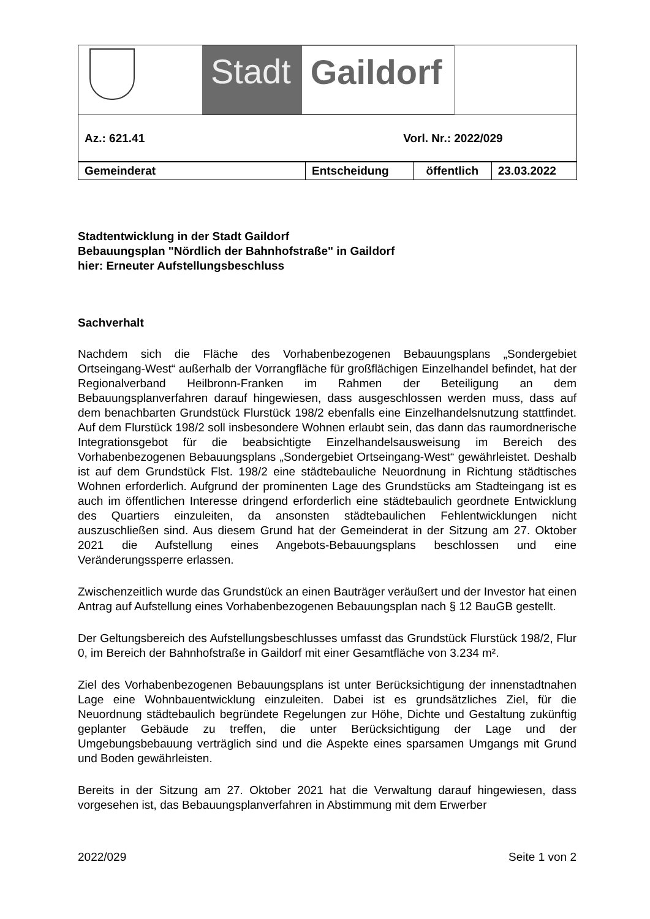Stadt Gaildorf
Az.: 621.41 Vorl. Nr.: 2022/029
| Gemeinderat | Entscheidung | öffentlich | 23.03.2022 |
Stadtentwicklung in der Stadt Gaildorf
Bebauungsplan "Nördlich der Bahnhofstraße" in Gaildorf
hier: Erneuter Aufstellungsbeschluss
Sachverhalt
Nachdem sich die Fläche des Vorhabenbezogenen Bebauungsplans „Sondergebiet Ortseingang-West“ außerhalb der Vorrangfläche für großflächigen Einzelhandel befindet, hat der Regionalverband Heilbronn-Franken im Rahmen der Beteiligung an dem Bebauungsplanverfahren darauf hingewiesen, dass ausgeschlossen werden muss, dass auf dem benachbarten Grundstück Flurstück 198/2 ebenfalls eine Einzelhandelsnutzung stattfindet. Auf dem Flurstück 198/2 soll insbesondere Wohnen erlaubt sein, das dann das raumordnerische Integrationsgebot für die beabsichtigte Einzelhandelsausweisung im Bereich des Vorhabenbezogenen Bebauungsplans „Sondergebiet Ortseingang-West“ gewährleistet. Deshalb ist auf dem Grundstück Flst. 198/2 eine städtebauliche Neuordnung in Richtung städtisches Wohnen erforderlich. Aufgrund der prominenten Lage des Grundstücks am Stadteingang ist es auch im öffentlichen Interesse dringend erforderlich eine städtebaulich geordnete Entwicklung des Quartiers einzuleiten, da ansonsten städtebaulichen Fehlentwicklungen nicht auszuschließen sind. Aus diesem Grund hat der Gemeinderat in der Sitzung am 27. Oktober 2021 die Aufstellung eines Angebots-Bebauungsplans beschlossen und eine Veränderungssperre erlassen.
Zwischenzeitlich wurde das Grundstück an einen Bauträger veräußert und der Investor hat einen Antrag auf Aufstellung eines Vorhabenbezogenen Bebauungsplan nach § 12 BauGB gestellt.
Der Geltungsbereich des Aufstellungsbeschlusses umfasst das Grundstück Flurstück 198/2, Flur 0, im Bereich der Bahnhofstraße in Gaildorf mit einer Gesamtfläche von 3.234 m².
Ziel des Vorhabenbezogenen Bebauungsplans ist unter Berücksichtigung der innenstadtnahen Lage eine Wohnbauentwicklung einzuleiten. Dabei ist es grundsätzliches Ziel, für die Neuordnung städtebaulich begründete Regelungen zur Höhe, Dichte und Gestaltung zukünftig geplanter Gebäude zu treffen, die unter Berücksichtigung der Lage und der Umgebungsbebauung verträglich sind und die Aspekte eines sparsamen Umgangs mit Grund und Boden gewährleisten.
Bereits in der Sitzung am 27. Oktober 2021 hat die Verwaltung darauf hingewiesen, dass vorgesehen ist, das Bebauungsplanverfahren in Abstimmung mit dem Erwerber
2022/029 Seite 1 von 2